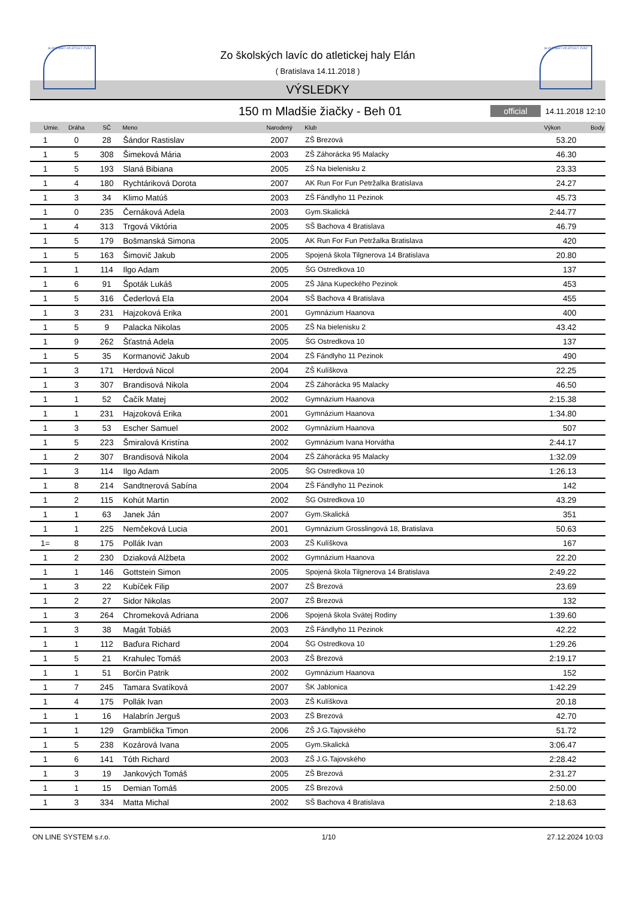SLOVENSKÝ ATLETICKÝ ZVÄZ SLOVENSKÝ ATLETICKÝ ZVÄZ
Zo školských lavíc do atletickej haly Elán
( Bratislava 14.11.2018 )
VÝSLEDKY
150 m Mladšie žiačky - Beh 01
official 14.11.2018 12:10
| Umie. | Dráha | SČ | Meno | Narodený | Klub | Výkon | Body |
| --- | --- | --- | --- | --- | --- | --- | --- |
| 1 | 0 | 28 | Šándor Rastislav | 2007 | ZŠ Brezová | 53.20 | |
| 1 | 5 | 308 | Šimeková Mária | 2003 | ZŠ Záhorácka 95 Malacky | 46.30 | |
| 1 | 5 | 193 | Slaná Bibiana | 2005 | ZŠ Na bielenisku 2 | 23.33 | |
| 1 | 4 | 180 | Rychtáriková Dorota | 2007 | AK Run For Fun Petržalka Bratislava | 24.27 | |
| 1 | 3 | 34 | Klimo Matúš | 2003 | ZŠ Fándlyho 11 Pezinok | 45.73 | |
| 1 | 0 | 235 | Černáková Adela | 2003 | Gym.Skalická | 2:44.77 | |
| 1 | 4 | 313 | Trgová Viktória | 2005 | SŠ Bachova 4 Bratislava | 46.79 | |
| 1 | 5 | 179 | Bošmanská Simona | 2005 | AK Run For Fun Petržalka Bratislava | 420 | |
| 1 | 5 | 163 | Šimovič Jakub | 2005 | Spojená škola Tilgnerova 14 Bratislava | 20.80 | |
| 1 | 1 | 114 | Ilgo Adam | 2005 | ŠG Ostredkova 10 | 137 | |
| 1 | 6 | 91 | Špoták Lukáš | 2005 | ZŠ Jána Kupeckého Pezinok | 453 | |
| 1 | 5 | 316 | Čederlová Ela | 2004 | SŠ Bachova 4 Bratislava | 455 | |
| 1 | 3 | 231 | Hajzoková Erika | 2001 | Gymnázium Haanova | 400 | |
| 1 | 5 | 9 | Palacka Nikolas | 2005 | ZŠ Na bielenisku 2 | 43.42 | |
| 1 | 9 | 262 | Šťastná Adela | 2005 | ŠG Ostredkova 10 | 137 | |
| 1 | 5 | 35 | Kormanovič Jakub | 2004 | ZŠ Fándlyho 11 Pezinok | 490 | |
| 1 | 3 | 171 | Herdová Nicol | 2004 | ZŠ Kulíškova | 22.25 | |
| 1 | 3 | 307 | Brandisová Nikola | 2004 | ZŠ Záhorácka 95 Malacky | 46.50 | |
| 1 | 1 | 52 | Čačík Matej | 2002 | Gymnázium Haanova | 2:15.38 | |
| 1 | 1 | 231 | Hajzoková Erika | 2001 | Gymnázium Haanova | 1:34.80 | |
| 1 | 3 | 53 | Escher Samuel | 2002 | Gymnázium Haanova | 507 | |
| 1 | 5 | 223 | Šmiralová Kristína | 2002 | Gymnázium Ivana Horvátha | 2:44.17 | |
| 1 | 2 | 307 | Brandisová Nikola | 2004 | ZŠ Záhorácka 95 Malacky | 1:32.09 | |
| 1 | 3 | 114 | Ilgo Adam | 2005 | ŠG Ostredkova 10 | 1:26.13 | |
| 1 | 8 | 214 | Sandtnerová Sabína | 2004 | ZŠ Fándlyho 11 Pezinok | 142 | |
| 1 | 2 | 115 | Kohút Martin | 2002 | ŠG Ostredkova 10 | 43.29 | |
| 1 | 1 | 63 | Janek Ján | 2007 | Gym.Skalická | 351 | |
| 1 | 1 | 225 | Nemčeková Lucia | 2001 | Gymnázium Grosslingová 18, Bratislava | 50.63 | |
| 1= | 8 | 175 | Pollák Ivan | 2003 | ZŠ Kulíškova | 167 | |
| 1 | 2 | 230 | Dziaková Alžbeta | 2002 | Gymnázium Haanova | 22.20 | |
| 1 | 1 | 146 | Gottstein Simon | 2005 | Spojená škola Tilgnerova 14 Bratislava | 2:49.22 | |
| 1 | 3 | 22 | Kubíček Filip | 2007 | ZŠ Brezová | 23.69 | |
| 1 | 2 | 27 | Sidor Nikolas | 2007 | ZŠ Brezová | 132 | |
| 1 | 3 | 264 | Chromeková Adriana | 2006 | Spojená škola Svätej Rodiny | 1:39.60 | |
| 1 | 3 | 38 | Magát Tobiáš | 2003 | ZŠ Fándlyho 11 Pezinok | 42.22 | |
| 1 | 1 | 112 | Baďura Richard | 2004 | ŠG Ostredkova 10 | 1:29.26 | |
| 1 | 5 | 21 | Krahulec Tomáš | 2003 | ZŠ Brezová | 2:19.17 | |
| 1 | 1 | 51 | Borčin Patrik | 2002 | Gymnázium Haanova | 152 | |
| 1 | 7 | 245 | Tamara Svatíková | 2007 | ŠK Jablonica | 1:42.29 | |
| 1 | 4 | 175 | Pollák Ivan | 2003 | ZŠ Kulíškova | 20.18 | |
| 1 | 1 | 16 | Halabrín Jerguš | 2003 | ZŠ Brezová | 42.70 | |
| 1 | 1 | 129 | Gramblička Timon | 2006 | ZŠ J.G.Tajovského | 51.72 | |
| 1 | 5 | 238 | Kozárová Ivana | 2005 | Gym.Skalická | 3:06.47 | |
| 1 | 6 | 141 | Tóth Richard | 2003 | ZŠ J.G.Tajovského | 2:28.42 | |
| 1 | 3 | 19 | Jankových Tomáš | 2005 | ZŠ Brezová | 2:31.27 | |
| 1 | 1 | 15 | Demian Tomáš | 2005 | ZŠ Brezová | 2:50.00 | |
| 1 | 3 | 334 | Matta Michal | 2002 | SŠ Bachova 4 Bratislava | 2:18.63 | |
ON LINE SYSTEM s.r.o. 1/10 27.12.2024 10:03